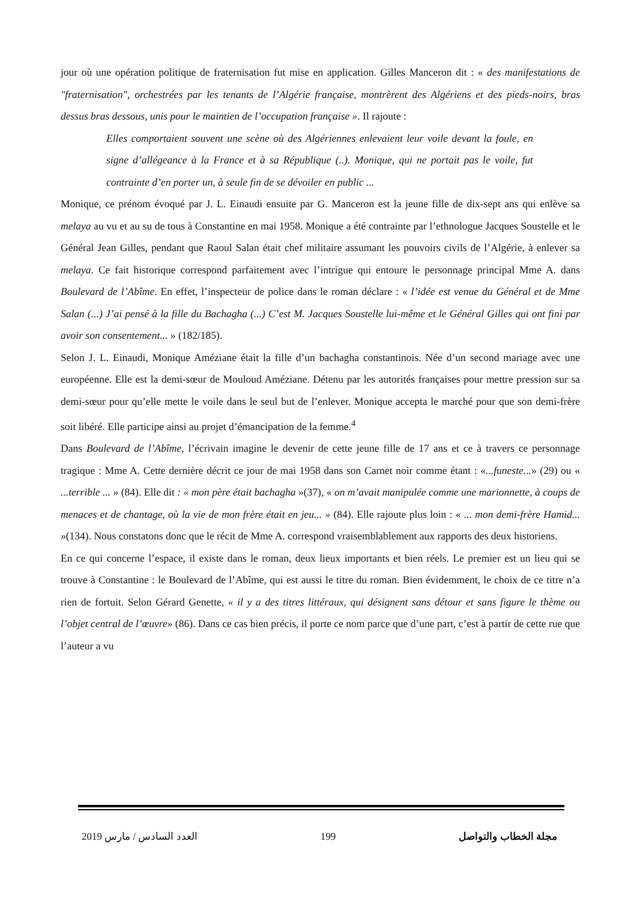jour où une opération politique de fraternisation fut mise en application. Gilles Manceron dit : « des manifestations de "fraternisation", orchestrées par les tenants de l’Algérie française, montrèrent des Algériens et des pieds-noirs, bras dessus bras dessous, unis pour le maintien de l’occupation française ». Il rajoute :
Elles comportaient souvent une scène où des Algériennes enlevaient leur voile devant la foule, en signe d’allégeance à la France et à sa République (..). Monique, qui ne portait pas le voile, fut contrainte d’en porter un, à seule fin de se dévoiler en public ...
Monique, ce prénom évoqué par J. L. Einaudi ensuite par G. Manceron est la jeune fille de dix-sept ans qui enlève sa melaya au vu et au su de tous à Constantine en mai 1958. Monique a été contrainte par l’ethnologue Jacques Soustelle et le Général Jean Gilles, pendant que Raoul Salan était chef militaire assumant les pouvoirs civils de l’Algérie, à enlever sa melaya. Ce fait historique correspond parfaitement avec l’intrigue qui entoure le personnage principal Mme A. dans Boulevard de l’Abîme. En effet, l’inspecteur de police dans le roman déclare : « l’idée est venue du Général et de Mme Salan (...) J’ai pensé à la fille du Bachagha (...) C’est M. Jacques Soustelle lui-même et le Général Gilles qui ont fini par avoir son consentement... » (182/185).
Selon J. L. Einaudi, Monique Améziane était la fille d’un bachagha constantinois. Née d’un second mariage avec une européenne. Elle est la demi-sœur de Mouloud Améziane. Détenu par les autorités françaises pour mettre pression sur sa demi-sœur pour qu’elle mette le voile dans le seul but de l’enlever. Monique accepta le marché pour que son demi-frère soit libéré. Elle participe ainsi au projet d’émancipation de la femme.<sup>4</sup>
Dans Boulevard de l’Abîme, l’écrivain imagine le devenir de cette jeune fille de 17 ans et ce à travers ce personnage tragique : Mme A. Cette dernière décrit ce jour de mai 1958 dans son Carnet noir comme étant : «...funeste...» (29) ou « ...terrible ... » (84). Elle dit : « mon père était bachagha »(37), « on m’avait manipulée comme une marionnette, à coups de menaces et de chantage, où la vie de mon frère était en jeu... » (84). Elle rajoute plus loin : « ... mon demi-frère Hamid... »(134). Nous constatons donc que le récit de Mme A. correspond vraisemblablement aux rapports des deux historiens.
En ce qui concerne l’espace, il existe dans le roman, deux lieux importants et bien réels. Le premier est un lieu qui se trouve à Constantine : le Boulevard de l’Abîme, qui est aussi le titre du roman. Bien évidemment, le choix de ce titre n’a rien de fortuit. Selon Gérard Genette, « il y a des titres littéraux, qui désignent sans détour et sans figure le thème ou l’objet central de l’œuvre» (86). Dans ce cas bien précis, il porte ce nom parce que d’une part, c’est à partir de cette rue que l’auteur a vu
2019 العدد السادس / مارس 199 مجلة الخطاب والتواصل